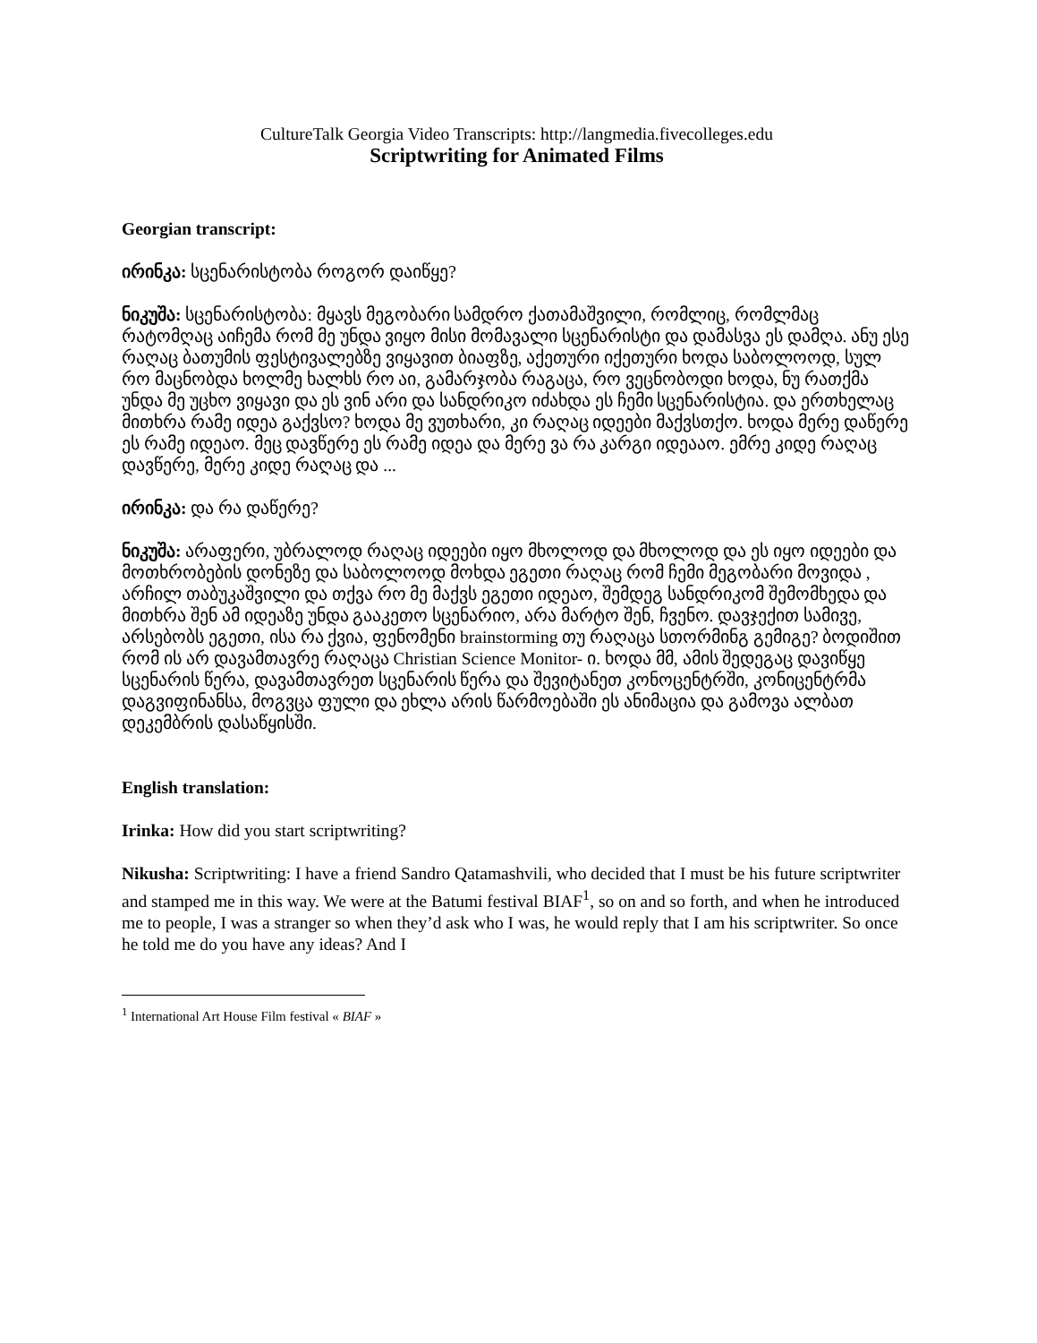CultureTalk Georgia Video Transcripts: http://langmedia.fivecolleges.edu
Scriptwriting for Animated Films
Georgian transcript:
ირინკა: სცენარისტობა როგორ დაიწყე?
ნიკუშა: სცენარისტობა: მყავს მეგობარი სამდრო ქათამაშვილი, რომლიც, რომლმაც რატომღაც აიჩემა რომ მე უნდა ვიყო მისი მომავალი სცენარისტი და დამასვა ეს დამღა. ანუ ესე რაღაც ბათუმის ფესტივალებზე ვიყავით ბიაფზე, აქეთური იქეთური ხოდა საბოლოოდ, სულ რო მაცნობდა ხოლმე ხალხს რო აი, გამარჯობა რაგაცა, რო ვეცნობოდი ხოდა, ნუ რათქმა უნდა მე უცხო ვიყავი და ეს ვინ არი და სანდრიკო იძახდა ეს ჩემი სცენარისტია. და ერთხელაც მითხრა რამე იდეა გაქვსო? ხოდა მე ვუთხარი, კი რაღაც იდეები მაქვსთქო. ხოდა მერე დაწერე ეს რამე იდეაო. მეც დავწერე ეს რამე იდეა და მერე ვა რა კარგი იდეააო. ემრე კიდე რაღაც დავწერე, მერე კიდე რაღაც და ...
ირინკა: და რა დაწერე?
ნიკუშა: არაფერი, უბრალოდ რაღაც იდეები იყო მხოლოდ და მხოლოდ და ეს იყო იდეები და მოთხრობების დონეზე და საბოლოოდ მოხდა ეგეთი რაღაც რომ ჩემი მეგობარი მოვიდა , არჩილ თაბუკაშვილი და თქვა რო მე მაქვს ეგეთი იდეაო, შემდეგ სანდრიკომ შემომხედა და მითხრა შენ ამ იდეაზე უნდა გააკეთო სცენარიო, არა მარტო შენ, ჩვენო. დავჯექით სამივე, არსებობს ეგეთი, ისა რა ქვია, ფენომენი brainstorming თუ რაღაცა სთორმინგ გემიგე? ბოდიშით რომ ის არ დავამთავრე რაღაცა Christian Science Monitor- ი. ხოდა მმ, ამის შედეგაც დავიწყე სცენარის წერა, დავამთავრეთ სცენარის წერა და შევიტანეთ კონოცენტრში, კონიცენტრმა დაგვიფინანსა, მოგვცა ფული და ეხლა არის წარმოებაში ეს ანიმაცია და გამოვა ალბათ დეკემბრის დასაწყისში.
English translation:
Irinka: How did you start scriptwriting?
Nikusha: Scriptwriting: I have a friend Sandro Qatamashvili, who decided that I must be his future scriptwriter and stamped me in this way. We were at the Batumi festival BIAF<sup>1</sup>, so on and so forth, and when he introduced me to people, I was a stranger so when they’d ask who I was, he would reply that I am his scriptwriter. So once he told me do you have any ideas? And I
<sup>1</sup> International Art House Film festival « BIAF »